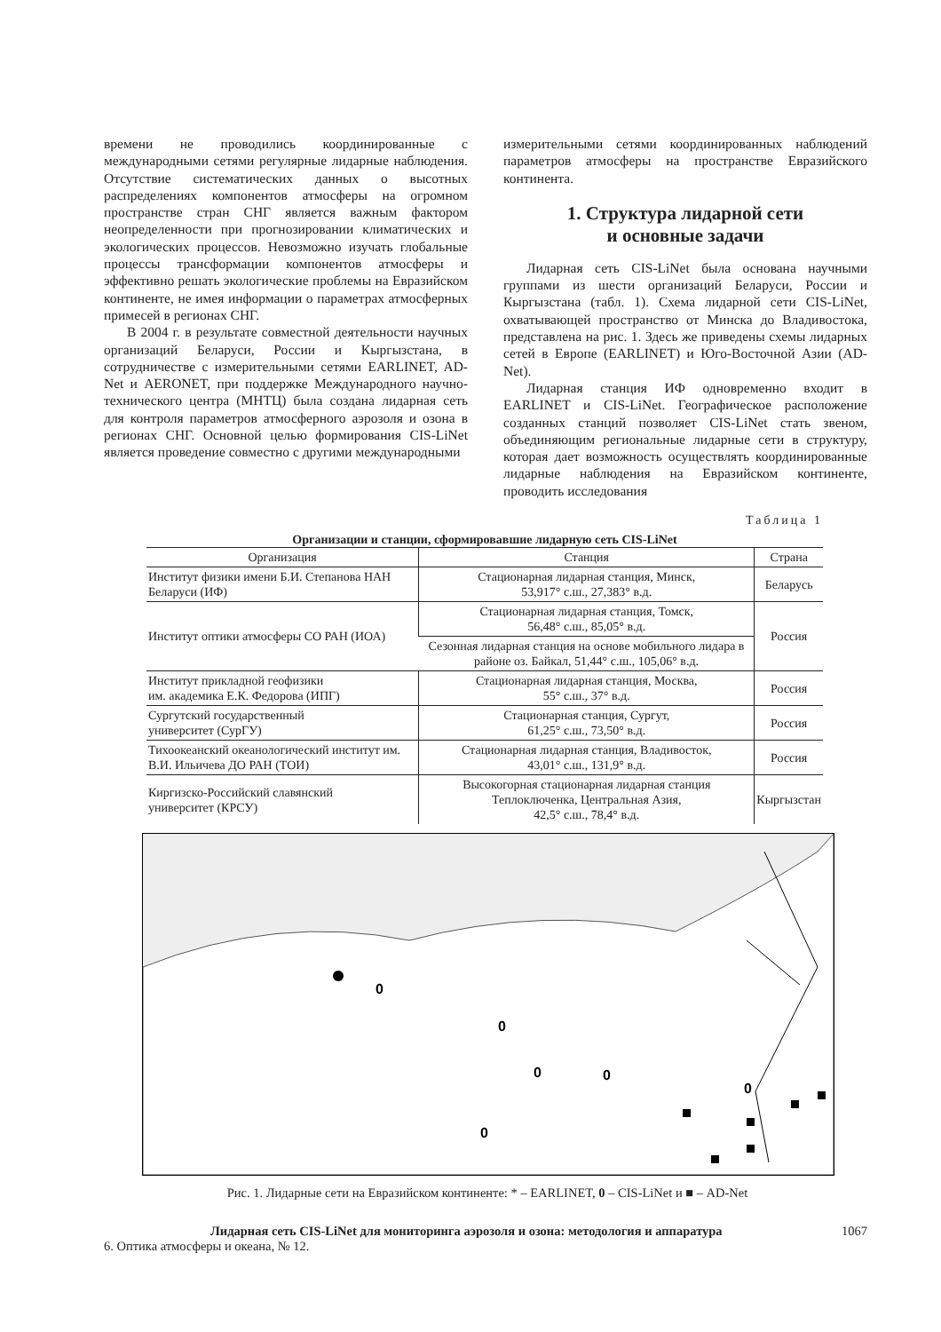времени не проводились координированные с международными сетями регулярные лидарные наблюдения. Отсутствие систематических данных о высотных распределениях компонентов атмосферы на огромном пространстве стран СНГ является важным фактором неопределенности при прогнозировании климатических и экологических процессов. Невозможно изучать глобальные процессы трансформации компонентов атмосферы и эффективно решать экологические проблемы на Евразийском континенте, не имея информации о параметрах атмосферных примесей в регионах СНГ.
В 2004 г. в результате совместной деятельности научных организаций Беларуси, России и Кыргызстана, в сотрудничестве с измерительными сетями EARLINET, AD-Net и AERONET, при поддержке Международного научно-технического центра (МНТЦ) была создана лидарная сеть для контроля параметров атмосферного аэрозоля и озона в регионах СНГ. Основной целью формирования CIS-LiNet является проведение совместно с другими международными
измерительными сетями координированных наблюдений параметров атмосферы на пространстве Евразийского континента.
1. Структура лидарной сети
и основные задачи
Лидарная сеть CIS-LiNet была основана научными группами из шести организаций Беларуси, России и Кыргызстана (табл. 1). Схема лидарной сети CIS-LiNet, охватывающей пространство от Минска до Владивостока, представлена на рис. 1. Здесь же приведены схемы лидарных сетей в Европе (EARLINET) и Юго-Восточной Азии (AD-Net).
Лидарная станция ИФ одновременно входит в EARLINET и CIS-LiNet. Географическое расположение созданных станций позволяет CIS-LiNet стать звеном, объединяющим региональные лидарные сети в структуру, которая дает возможность осуществлять координированные лидарные наблюдения на Евразийском континенте, проводить исследования
Таблица 1
Организации и станции, сформировавшие лидарную сеть CIS-LiNet
| Организация | Станция | Страна |
| --- | --- | --- |
| Институт физики имени Б.И. Степанова НАН Беларуси (ИФ) | Стационарная лидарная станция, Минск, 53,917° с.ш., 27,383° в.д. | Беларусь |
| Институт оптики атмосферы СО РАН (ИОА) | Стационарная лидарная станция, Томск, 56,48° с.ш., 85,05° в.д. | Россия |
| | Сезонная лидарная станция на основе мобильного лидара в районе оз. Байкал, 51,44° с.ш., 105,06° в.д. | |
| Институт прикладной геофизики им. академика Е.К. Федорова (ИПГ) | Стационарная лидарная станция, Москва, 55° с.ш., 37° в.д. | Россия |
| Сургутский государственный университет (СурГУ) | Стационарная станция, Сургут, 61,25° с.ш., 73,50° в.д. | Россия |
| Тихоокеанский океанологический институт им. В.И. Ильичева ДО РАН (ТОИ) | Стационарная лидарная станция, Владивосток, 43,01° с.ш., 131,9° в.д. | Россия |
| Киргизско-Российский славянский университет (КРСУ) | Высокогорная стационарная лидарная станция Теплоключенка, Центральная Азия, 42,5° с.ш., 78,4° в.д. | Кыргызстан |
0
0
0
0
0
0
Рис. 1. Лидарные сети на Евразийском континенте: * – EARLINET, 0 – CIS-LiNet и ■ – AD-Net
Лидарная сеть CIS-LiNet для мониторинга аэрозоля и озона: методология и аппаратура 1067
6. Оптика атмосферы и океана, № 12.